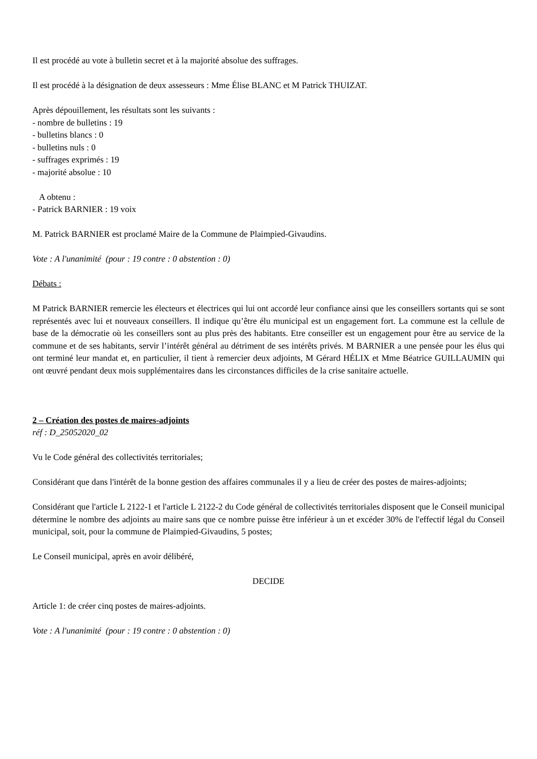Il est procédé au vote à bulletin secret et à la majorité absolue des suffrages.
Il est procédé à la désignation de deux assesseurs : Mme Élise BLANC et M Patrick THUIZAT.
Après dépouillement, les résultats sont les suivants :
- nombre de bulletins : 19
- bulletins blancs : 0
- bulletins nuls : 0
- suffrages exprimés : 19
- majorité absolue : 10
A obtenu :
- Patrick BARNIER : 19 voix
M. Patrick BARNIER est proclamé Maire de la Commune de Plaimpied-Givaudins.
Vote : A l'unanimité (pour : 19 contre : 0 abstention : 0)
Débats :
M Patrick BARNIER remercie les électeurs et électrices qui lui ont accordé leur confiance ainsi que les conseillers sortants qui se sont représentés avec lui et nouveaux conseillers. Il indique qu’être élu municipal est un engagement fort. La commune est la cellule de base de la démocratie où les conseillers sont au plus près des habitants. Etre conseiller est un engagement pour être au service de la commune et de ses habitants, servir l’intérêt général au détriment de ses intérêts privés. M BARNIER a une pensée pour les élus qui ont terminé leur mandat et, en particulier, il tient à remercier deux adjoints, M Gérard HÉLIX et Mme Béatrice GUILLAUMIN qui ont œuvré pendant deux mois supplémentaires dans les circonstances difficiles de la crise sanitaire actuelle.
2 – Création des postes de maires-adjoints
réf : D_25052020_02
Vu le Code général des collectivités territoriales;
Considérant que dans l'intérêt de la bonne gestion des affaires communales il y a lieu de créer des postes de maires-adjoints;
Considérant que l'article L 2122-1 et l'article L 2122-2 du Code général de collectivités territoriales disposent que le Conseil municipal détermine le nombre des adjoints au maire sans que ce nombre puisse être inférieur à un et excéder 30% de l'effectif légal du Conseil municipal, soit, pour la commune de Plaimpied-Givaudins, 5 postes;
Le Conseil municipal, après en avoir délibéré,
DECIDE
Article 1: de créer cinq postes de maires-adjoints.
Vote : A l'unanimité (pour : 19 contre : 0 abstention : 0)